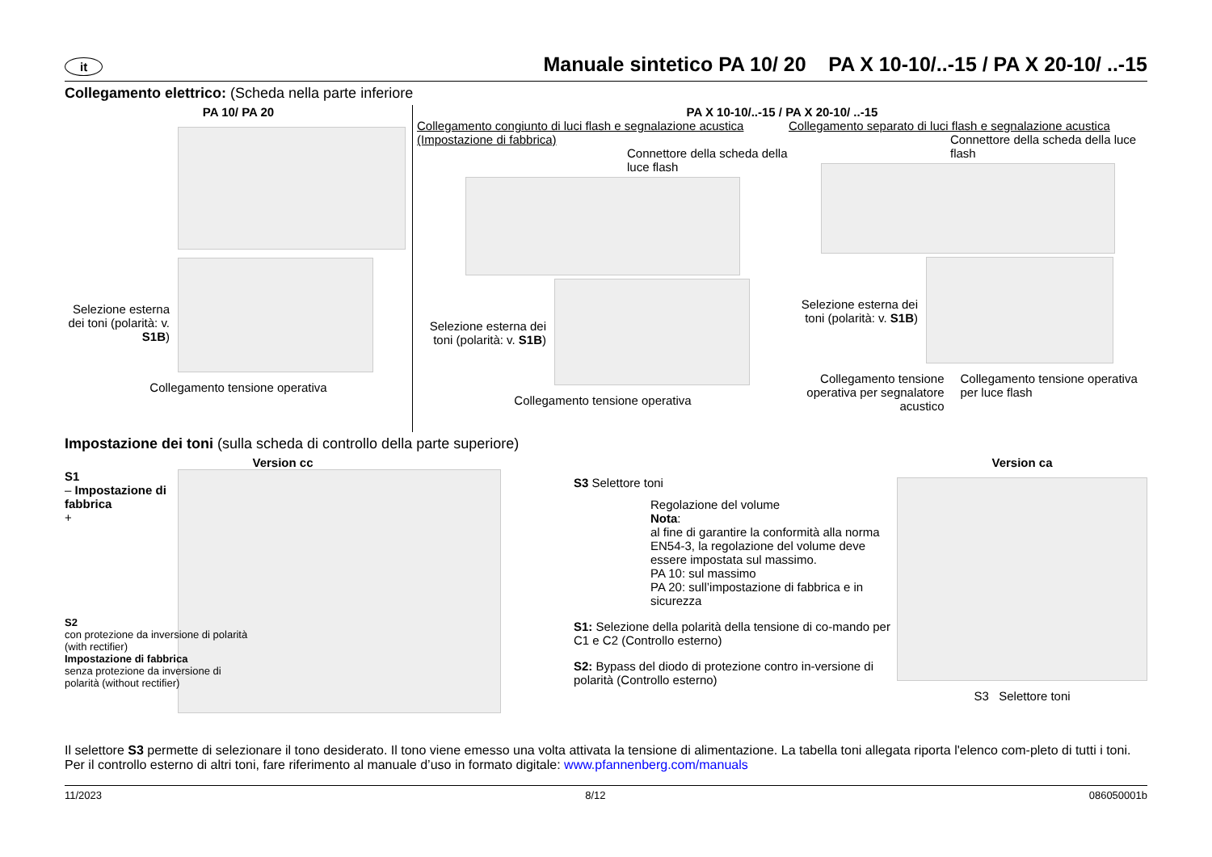it Manuale sintetico PA 10/ 20 PA X 10-10/..-15 / PA X 20-10/ ..-15
Collegamento elettrico: (Scheda nella parte inferiore
PA 10/ PA 20
Selezione esterna dei toni (polarità: v. S1B)
Collegamento tensione operativa
PA X 10-10/..-15 / PA X 20-10/ ..-15
Collegamento congiunto di luci flash e segnalazione acustica (Impostazione di fabbrica)
Connettore della scheda della luce flash
Selezione esterna dei toni (polarità: v. S1B)
Collegamento tensione operativa
Collegamento separato di luci flash e segnalazione acustica
Connettore della scheda della luce flash
Selezione esterna dei toni (polarità: v. S1B)
Collegamento tensione operativa per segnalatore acustico
Collegamento tensione operativa per luce flash
Impostazione dei toni (sulla scheda di controllo della parte superiore)
Version cc
S1
– Impostazione di fabbrica
+
S2
con protezione da inversione di polarità (with rectifier)
Impostazione di fabbrica
senza protezione da inversione di polarità (without rectifier)
S3 Selettore toni
Regolazione del volume
Nota:
al fine di garantire la conformità alla norma EN54-3, la regolazione del volume deve essere impostata sul massimo.
PA 10: sul massimo
PA 20: sull’impostazione di fabbrica e in sicurezza
S1: Selezione della polarità della tensione di co-mando per C1 e C2 (Controllo esterno)
S2: Bypass del diodo di protezione contro in-versione di polarità (Controllo esterno)
Version ca
S3 Selettore toni
Il selettore S3 permette di selezionare il tono desiderato. Il tono viene emesso una volta attivata la tensione di alimentazione. La tabella toni allegata riporta l'elenco com-pleto di tutti i toni. Per il controllo esterno di altri toni, fare riferimento al manuale d’uso in formato digitale: www.pfannenberg.com/manuals
11/2023 8/12 086050001b